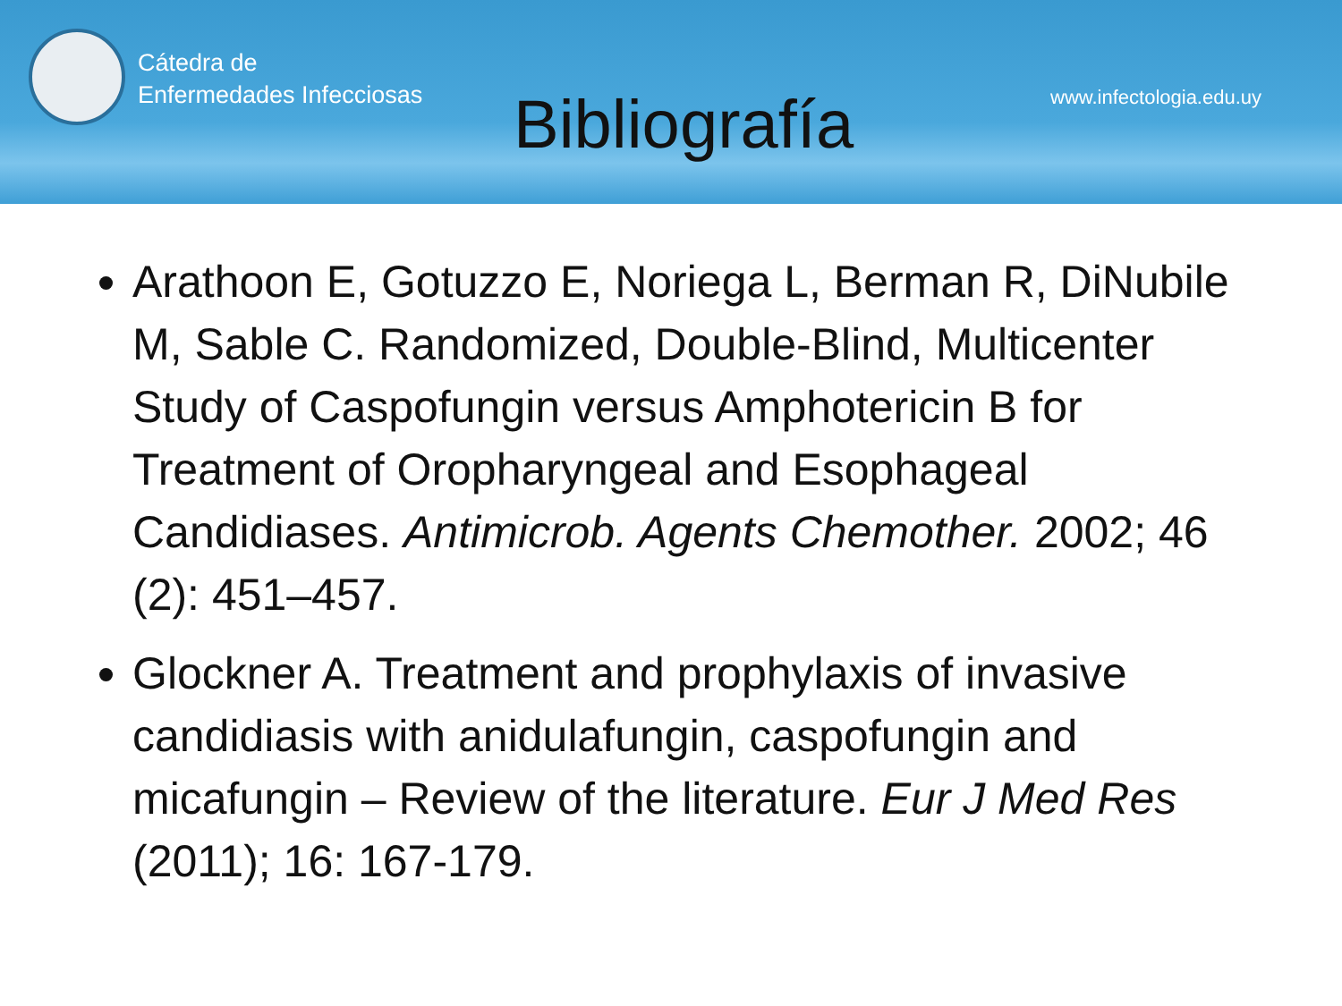Cátedra de
Enfermedades Infecciosas
Bibliografía
www.infectologia.edu.uy
Arathoon E, Gotuzzo E, Noriega L, Berman R, DiNubile M, Sable C. Randomized, Double-Blind, Multicenter Study of Caspofungin versus Amphotericin B for Treatment of Oropharyngeal and Esophageal Candidiases. Antimicrob. Agents Chemother. 2002; 46 (2): 451–457.
Glockner A. Treatment and prophylaxis of invasive candidiasis with anidulafungin, caspofungin and micafungin – Review of the literature. Eur J Med Res (2011); 16: 167-179.